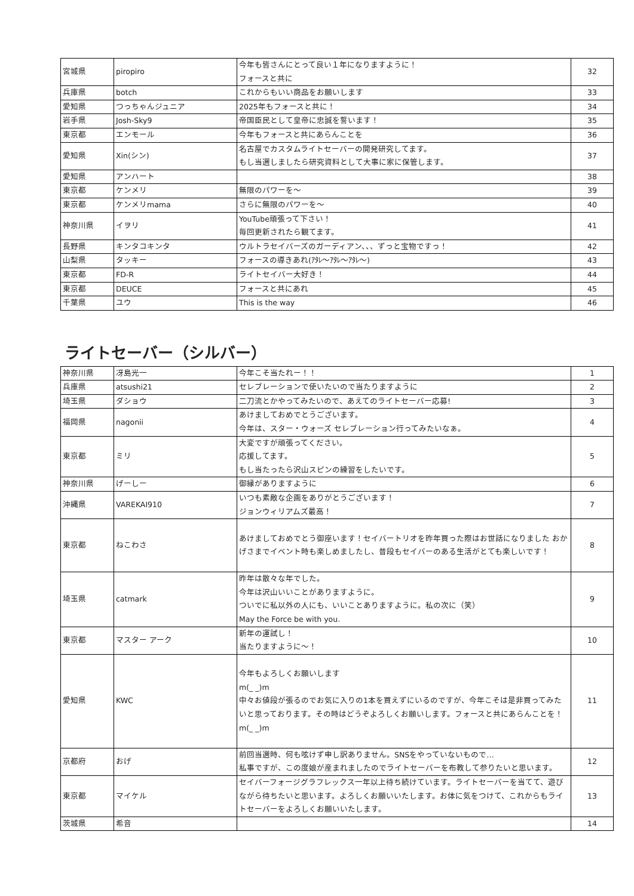| 宮城県 | piropiro | 今年も皆さんにとって良い１年になりますように！ フォースと共に | 32 |
| 兵庫県 | botch | これからもいい商品をお願いします | 33 |
| 愛知県 | つっちゃんジュニア | 2025年もフォースと共に！ | 34 |
| 岩手県 | Josh-Sky9 | 帝国臣民として皇帝に忠誠を誓います！ | 35 |
| 東京都 | エンモール | 今年もフォースと共にあらんことを | 36 |
| 愛知県 | Xin(シン) | 名古屋でカスタムライトセーバーの開発研究してます。 もし当選しましたら研究資料として大事に家に保管します。 | 37 |
| 愛知県 | アンハート | | 38 |
| 東京都 | ケンメリ | 無限のパワーを～ | 39 |
| 東京都 | ケンメリmama | さらに無限のパワーを～ | 40 |
| 神奈川県 | イヲリ | YouTube頑張って下さい！ 毎回更新されたら観てます。 | 41 |
| 長野県 | キンタコキンタ | ウルトラセイバーズのガーディアン、、、ずっと宝物ですっ！ | 42 |
| 山梨県 | タッキー | フォースの導きあれ(ｱﾀﾚ～ｱﾀﾚ～ｱﾀﾚ～) | 43 |
| 東京都 | FD-R | ライトセイバー大好き！ | 44 |
| 東京都 | DEUCE | フォースと共にあれ | 45 |
| 千葉県 | ユウ | This is the way | 46 |
ライトセーバー（シルバー）
| 神奈川県 | 冴島光一 | 今年こそ当たれー！！ | 1 |
| 兵庫県 | atsushi21 | セレブレーションで使いたいので当たりますように | 2 |
| 埼玉県 | ダショウ | 二刀流とかやってみたいので、あえてのライトセーバー応募! | 3 |
| 福岡県 | nagonii | あけましておめでとうございます。 今年は、スター・ウォーズ セレブレーション行ってみたいなぁ。 | 4 |
| 東京都 | ミリ | 大変ですが頑張ってください。 応援してます。 もし当たったら沢山スピンの練習をしたいです。 | 5 |
| 神奈川県 | げーしー | 御縁がありますように | 6 |
| 沖縄県 | VAREKAI910 | いつも素敵な企画をありがとうございます！ ジョンウィリアムズ最高！ | 7 |
| 東京都 | ねこわさ | あけましておめでとう御座います！セイバートリオを昨年買った際はお世話になりました おかげさまでイベント時も楽しめましたし、普段もセイバーのある生活がとても楽しいです！ | 8 |
| 埼玉県 | catmark | 昨年は散々な年でした。 今年は沢山いいことがありますように。 ついでに私以外の人にも、いいことありますように。私の次に（笑） May the Force be with you. | 9 |
| 東京都 | マスター アーク | 新年の運試し！ 当たりますように～！ | 10 |
| 愛知県 | KWC | 今年もよろしくお願いします m(_ _)m 中々お値段が張るのでお気に入りの1本を買えずにいるのですが、今年こそは是非買ってみたいと思っております。その時はどうぞよろしくお願いします。フォースと共にあらんことを！ m(_ _)m | 11 |
| 京都府 | おげ | 前回当選時、何も呟けず申し訳ありません。SNSをやっていないもので… 私事ですが、この度娘が産まれましたのでライトセーバーを布教して参りたいと思います。 | 12 |
| 東京都 | マイケル | セイバーフォージグラフレックス一年以上待ち続けています。ライトセーバーを当てて、遊びながら待ちたいと思います。よろしくお願いいたします。お体に気をつけて、これからもライトセーバーをよろしくお願いいたします。 | 13 |
| 茨城県 | 希音 | | 14 |